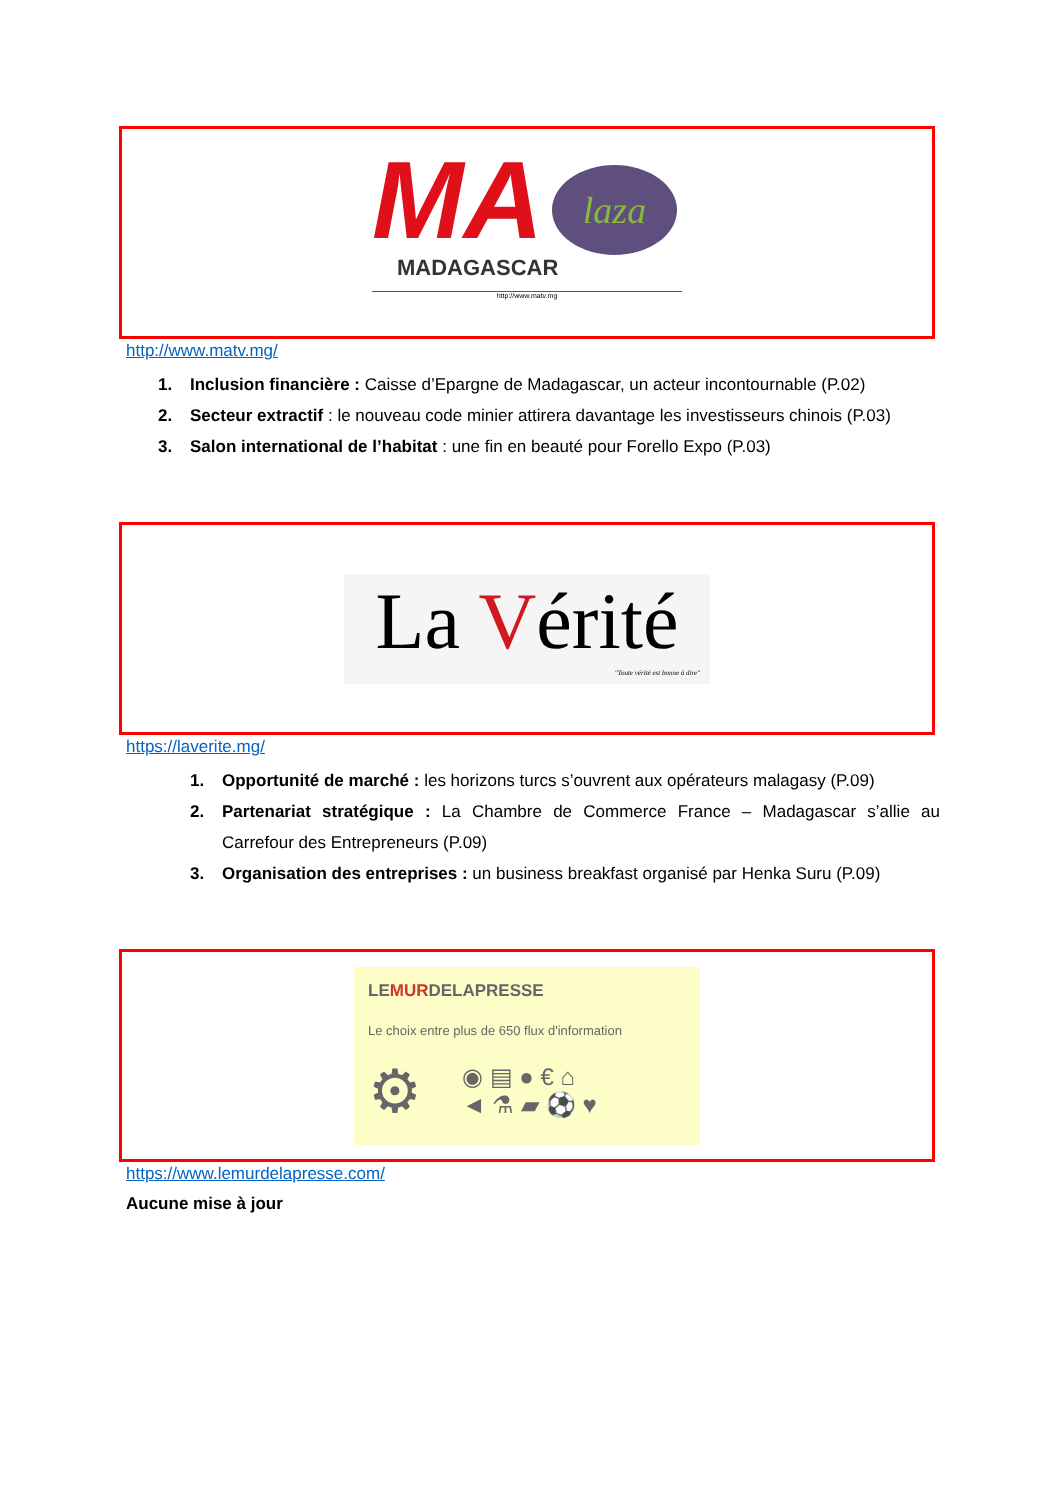MA
laza
MADAGASCAR
http://www.matv.mg
http://www.matv.mg/
1. Inclusion financière : Caisse d’Epargne de Madagascar, un acteur incontournable (P.02)
2. Secteur extractif : le nouveau code minier attirera davantage les investisseurs chinois (P.03)
3. Salon international de l’habitat : une fin en beauté pour Forello Expo (P.03)
La Vérité
"Toute vérité est bonne à dire"
https://laverite.mg/
1. Opportunité de marché : les horizons turcs s’ouvrent aux opérateurs malagasy (P.09)
2. Partenariat stratégique : La Chambre de Commerce France – Madagascar s’allie au Carrefour des Entrepreneurs (P.09)
3. Organisation des entreprises : un business breakfast organisé par Henka Suru (P.09)
LEMURDELAPRESSE
Le choix entre plus de 650 flux d'information
⚙ ◉ ▤ ● € ⌂
◄ ⚗ ▰ ⚽ ♥
https://www.lemurdelapresse.com/
Aucune mise à jour